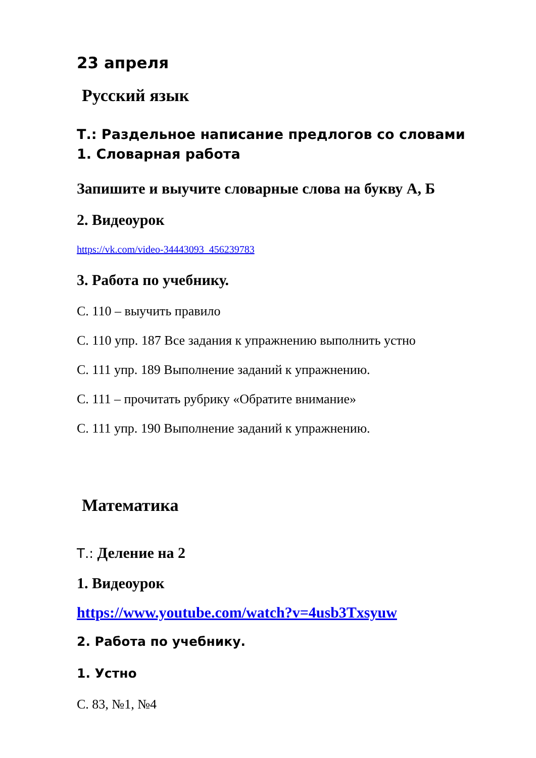23 апреля
Русский язык
Т.: Раздельное написание предлогов со словами
1. Словарная работа
Запишите и выучите словарные слова на букву А, Б
2. Видеоурок
https://vk.com/video-34443093_456239783
3. Работа по учебнику.
С. 110 – выучить правило
С. 110 упр. 187 Все задания к упражнению выполнить устно
С. 111 упр. 189 Выполнение заданий к упражнению.
С. 111 – прочитать рубрику «Обратите внимание»
С. 111 упр. 190 Выполнение заданий к упражнению.
Математика
Т.: Деление на 2
1. Видеоурок
https://www.youtube.com/watch?v=4usb3Txsyuw
2. Работа по учебнику.
1. Устно
С. 83, №1, №4